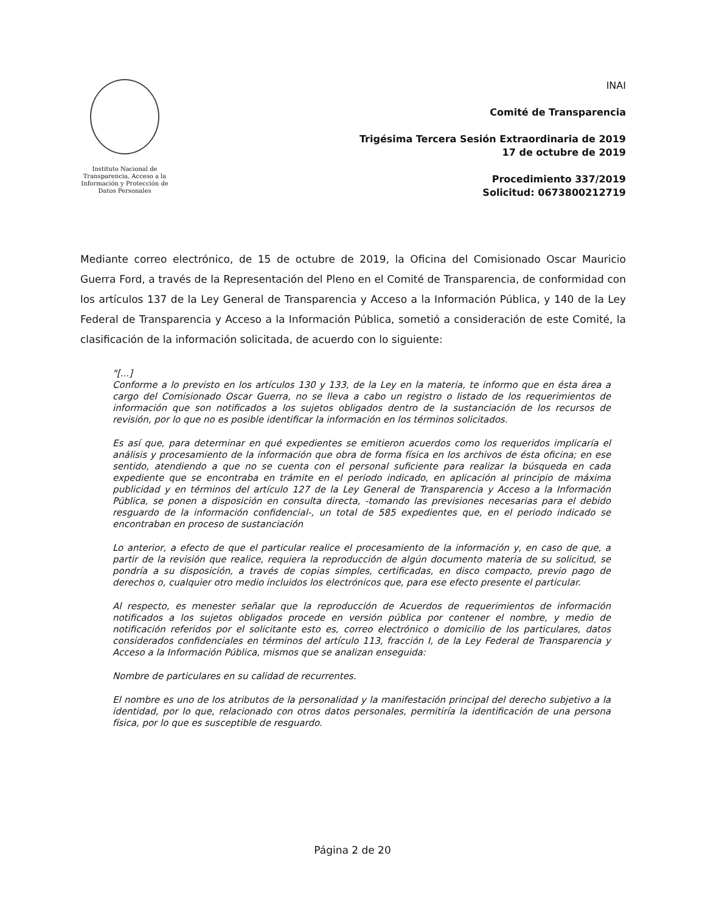Instituto Nacional de Transparencia, Acceso a la Información y Protección de Datos Personales
INAI
Comité de Transparencia
Trigésima Tercera Sesión Extraordinaria de 2019
17 de octubre de 2019
Procedimiento 337/2019
Solicitud: 0673800212719
Mediante correo electrónico, de 15 de octubre de 2019, la Oficina del Comisionado Oscar Mauricio Guerra Ford, a través de la Representación del Pleno en el Comité de Transparencia, de conformidad con los artículos 137 de la Ley General de Transparencia y Acceso a la Información Pública, y 140 de la Ley Federal de Transparencia y Acceso a la Información Pública, sometió a consideración de este Comité, la clasificación de la información solicitada, de acuerdo con lo siguiente:
"[...]
Conforme a lo previsto en los artículos 130 y 133, de la Ley en la materia, te informo que en ésta área a cargo del Comisionado Oscar Guerra, no se lleva a cabo un registro o listado de los requerimientos de información que son notificados a los sujetos obligados dentro de la sustanciación de los recursos de revisión, por lo que no es posible identificar la información en los términos solicitados.
Es así que, para determinar en qué expedientes se emitieron acuerdos como los requeridos implicaría el análisis y procesamiento de la información que obra de forma física en los archivos de ésta oficina; en ese sentido, atendiendo a que no se cuenta con el personal suficiente para realizar la búsqueda en cada expediente que se encontraba en trámite en el periodo indicado, en aplicación al principio de máxima publicidad y en términos del artículo 127 de la Ley General de Transparencia y Acceso a la Información Pública, se ponen a disposición en consulta directa, -tomando las previsiones necesarias para el debido resguardo de la información confidencial-, un total de 585 expedientes que, en el periodo indicado se encontraban en proceso de sustanciación
Lo anterior, a efecto de que el particular realice el procesamiento de la información y, en caso de que, a partir de la revisión que realice, requiera la reproducción de algún documento materia de su solicitud, se pondría a su disposición, a través de copias simples, certificadas, en disco compacto, previo pago de derechos o, cualquier otro medio incluidos los electrónicos que, para ese efecto presente el particular.
Al respecto, es menester señalar que la reproducción de Acuerdos de requerimientos de información notificados a los sujetos obligados procede en versión pública por contener el nombre, y medio de notificación referidos por el solicitante esto es, correo electrónico o domicilio de los particulares, datos considerados confidenciales en términos del artículo 113, fracción I, de la Ley Federal de Transparencia y Acceso a la Información Pública, mismos que se analizan enseguida:
Nombre de particulares en su calidad de recurrentes.
El nombre es uno de los atributos de la personalidad y la manifestación principal del derecho subjetivo a la identidad, por lo que, relacionado con otros datos personales, permitiría la identificación de una persona física, por lo que es susceptible de resguardo.
Página 2 de 20